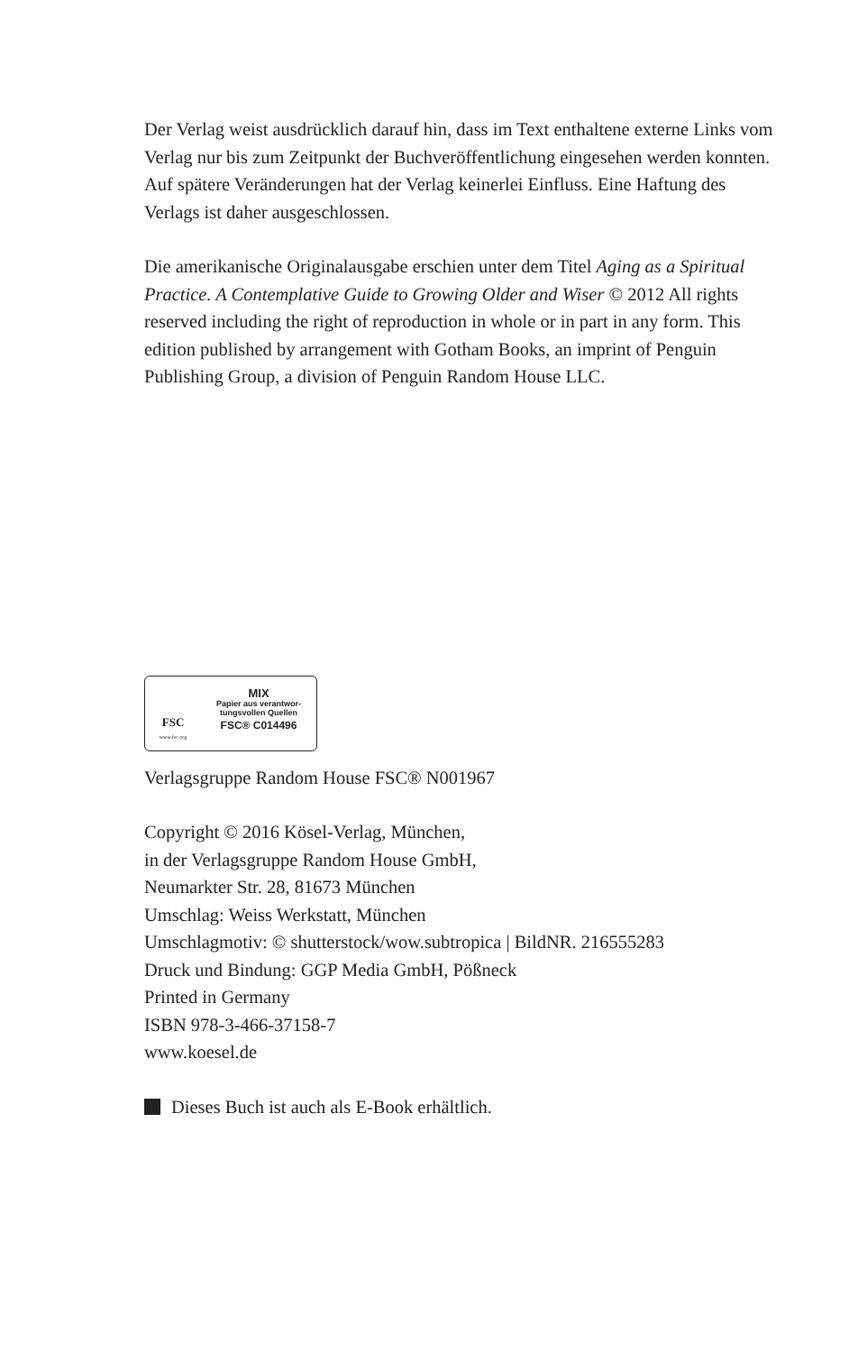Der Verlag weist ausdrücklich darauf hin, dass im Text enthaltene externe Links vom Verlag nur bis zum Zeitpunkt der Buchveröffentlichung eingesehen werden konnten. Auf spätere Veränderungen hat der Verlag keinerlei Einfluss. Eine Haftung des Verlags ist daher ausgeschlossen.
Die amerikanische Originalausgabe erschien unter dem Titel Aging as a Spiritual Practice. A Contemplative Guide to Growing Older and Wiser © 2012 All rights reserved including the right of reproduction in whole or in part in any form. This edition published by arrangement with Gotham Books, an imprint of Penguin Publishing Group, a division of Penguin Random House LLC.
FSC
www.fsc.org
MIX
Papier aus verantwor-
tungsvollen Quellen
FSC® C014496
Verlagsgruppe Random House FSC® N001967
Copyright © 2016 Kösel-Verlag, München,
in der Verlagsgruppe Random House GmbH,
Neumarkter Str. 28, 81673 München
Umschlag: Weiss Werkstatt, München
Umschlagmotiv: © shutterstock/wow.subtropica | BildNR. 216555283
Druck und Bindung: GGP Media GmbH, Pößneck
Printed in Germany
ISBN 978-3-466-37158-7
www.koesel.de
Dieses Buch ist auch als E-Book erhältlich.